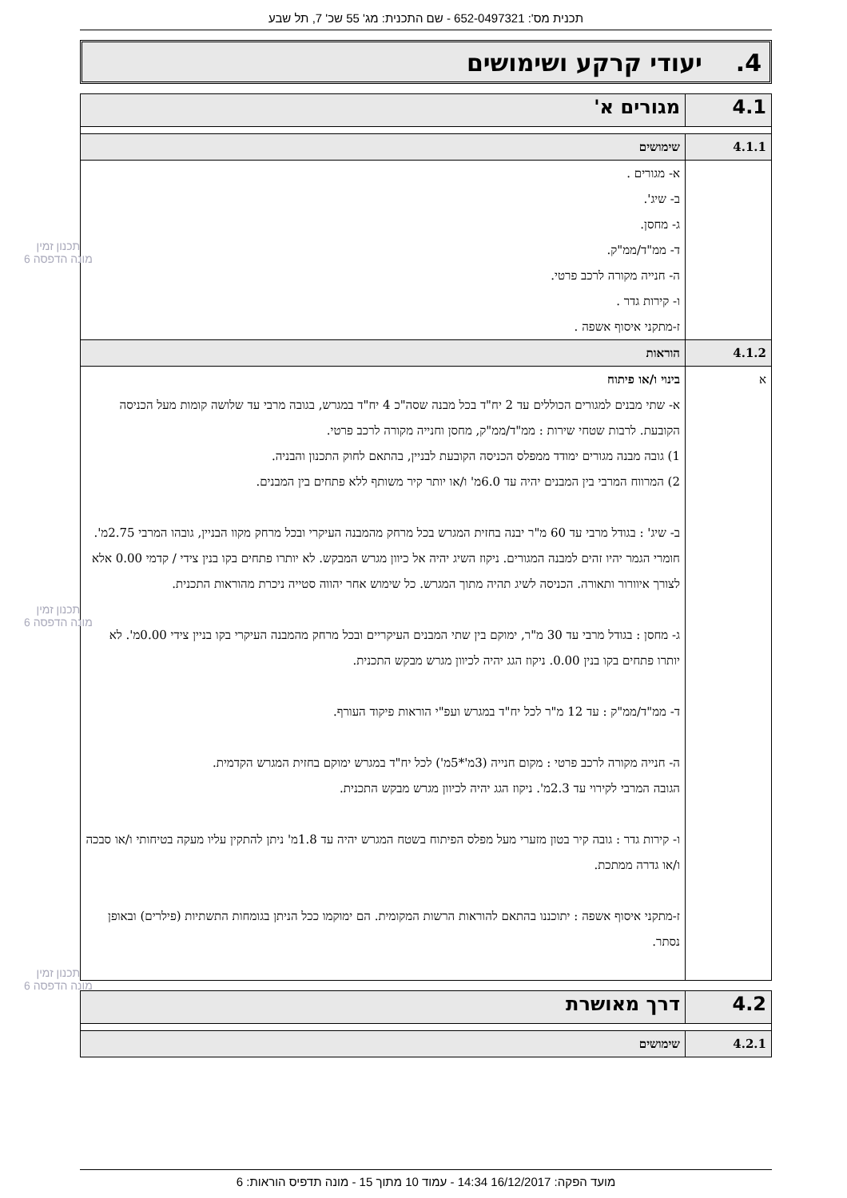תכנית מס': 652-0497321 - שם התכנית: מג' 55 שכ' 7, תל שבע
4. יעודי קרקע ושימושים
| 4.1 | מגורים א' |
| 4.1.1 | שימושים |
| | א- מגורים . ב- שיג'. ג- מחסן. ד- ממ"ד/ממ"ק. ה- חנייה מקורה לרכב פרטי. ו- קירות גדר . ז-מתקני איסוף אשפה . |
| 4.1.2 | הוראות |
| א | בינוי ו/או פיתוח א- שתי מבנים למגורים הכוללים עד 2 יח"ד בכל מבנה שסה"כ 4 יח"ד במגרש, בגובה מרבי עד שלושה קומות מעל הכניסה הקובעת. לרבות שטחי שירות : ממ"ד/ממ"ק, מחסן וחנייה מקורה לרכב פרטי. 1) גובה מבנה מגורים ימודד ממפלס הכניסה הקובעת לבניין, בהתאם לחוק התכנון והבניה. 2) המרווח המרבי בין המבנים יהיה עד 6.0מ' ו/או יותר קיר משותף ללא פתחים בין המבנים. ב- שיג' : בגודל מרבי עד 60 מ"ר יבנה בחזית המגרש בכל מרחק מהמבנה העיקרי ובכל מרחק מקוו הבניין, גובהו המרבי 2.75מ'. חומרי הגמר יהיו זהים למבנה המגורים. ניקוז השיג יהיה אל כיוון מגרש המבקש. לא יותרו פתחים בקו בנין צידי / קדמי 0.00 אלא לצורך איוורור ותאורה. הכניסה לשיג תהיה מתוך המגרש. כל שימוש אחר יהווה סטייה ניכרת מהוראות התכנית. ג- מחסן : בגודל מרבי עד 30 מ"ר, ימוקם בין שתי המבנים העיקריים ובכל מרחק מהמבנה העיקרי בקו בניין צידי 0.00מ'. לא יותרו פתחים בקו בנין 0.00. ניקוז הגג יהיה לכיוון מגרש מבקש התכנית. ד- ממ"ד/ממ"ק : עד 12 מ"ר לכל יח"ד במגרש ועפ"י הוראות פיקוד העורף. ה- חנייה מקורה לרכב פרטי : מקום חנייה (3מ'*5מ') לכל יח"ד במגרש ימוקם בחזית המגרש הקדמית. הגובה המרבי לקירוי עד 2.3מ'. ניקוז הגג יהיה לכיוון מגרש מבקש התכנית. ו- קירות גדר : גובה קיר בטון מזערי מעל מפלס הפיתוח בשטח המגרש יהיה עד 1.8מ' ניתן להתקין עליו מעקה בטיחותי ו/או סבכה ו/או גדרה ממתכת. ז-מתקני איסוף אשפה : יתוכננו בהתאם להוראות הרשות המקומית. הם ימוקמו ככל הניתן בגומחות התשתיות (פילרים) ובאופן נסתר. |
| 4.2 | דרך מאושרת |
| 4.2.1 | שימושים |
תכנון זמין
מונה הדפסה 6
תכנון זמין
מונה הדפסה 6
תכנון זמין
מונה הדפסה 6
מועד הפקה: 16/12/2017 14:34 - עמוד 10 מתוך 15 - מונה תדפיס הוראות: 6